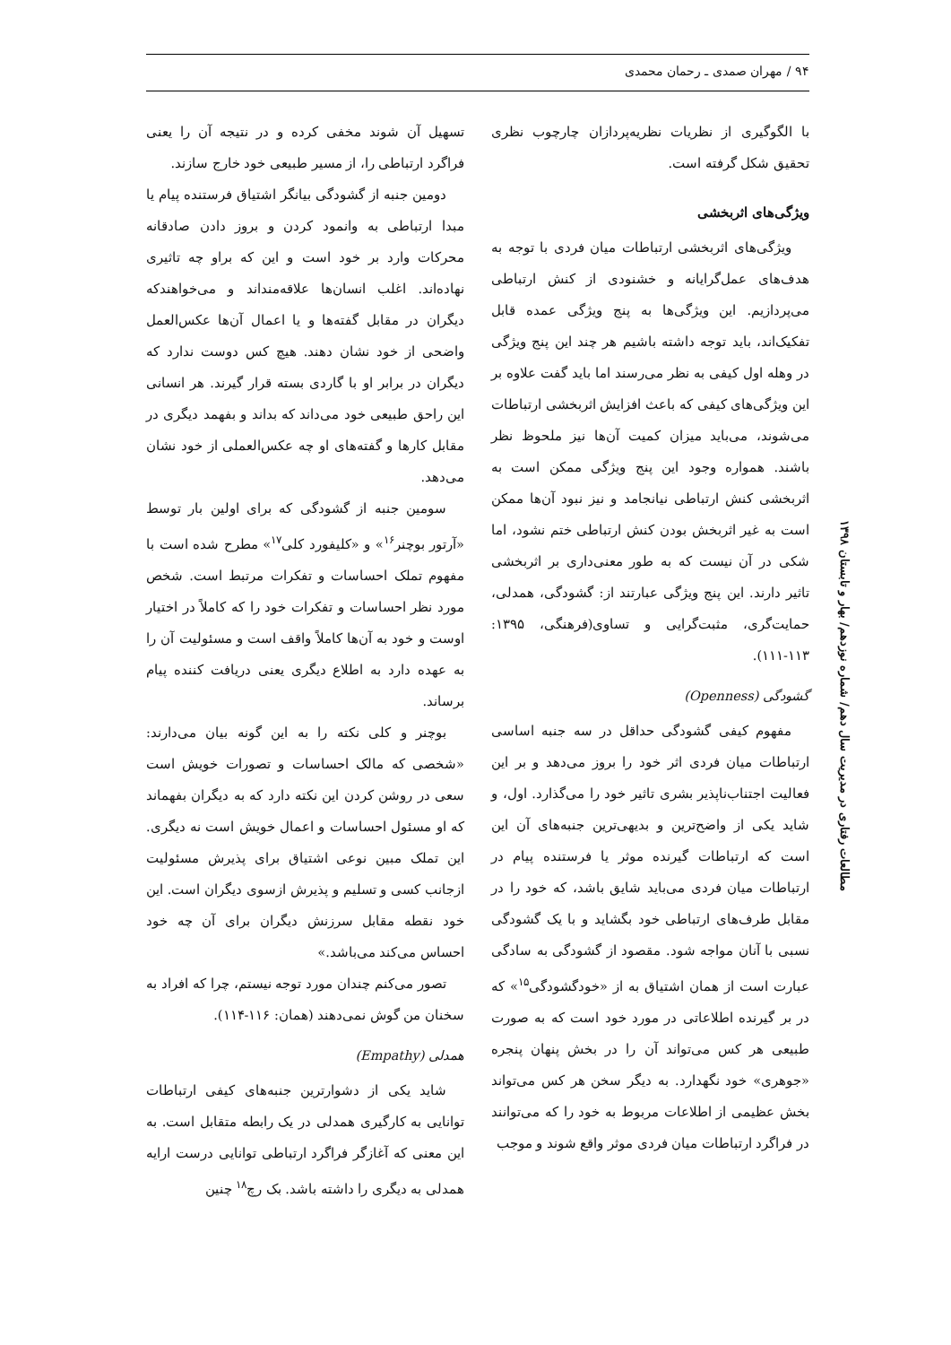۹۴ / مهران صمدی ـ رحمان محمدی
با الگوگیری از نظریات نظریه‌پردازان چارچوب نظری تحقیق شکل گرفته است.
ویژگی‌های اثربخشی
ویژگی‌های اثربخشی ارتباطات میان فردی با توجه به هدف‌های عمل‌گرایانه و خشنودی از کنش ارتباطی می‌پردازیم. این ویژگی‌ها به پنج ویژگی عمده قابل تفکیک‌اند، باید توجه داشته باشیم هر چند این پنج ویژگی در وهله اول کیفی به نظر می‌رسند اما باید گفت علاوه بر این ویژگی‌های کیفی که باعث افزایش اثربخشی ارتباطات می‌شوند، می‌باید میزان کمیت آن‌ها نیز ملحوظ نظر باشند. همواره وجود این پنج ویژگی ممکن است به اثربخشی کنش ارتباطی نیانجامد و نیز نبود آن‌ها ممکن است به غیر اثربخش بودن کنش ارتباطی ختم نشود، اما شکی در آن نیست که به طور معنی‌داری بر اثربخشی تاثیر دارند. این پنج ویژگی عبارتند از: گشودگی، همدلی، حمایت‌گری، مثبت‌گرایی و تساوی(فرهنگی، ۱۳۹۵: ۱۱۳-۱۱۱).
گشودگی (Openness)
مفهوم کیفی گشودگی حداقل در سه جنبه اساسی ارتباطات میان فردی اثر خود را بروز می‌دهد و بر این فعالیت اجتناب‌ناپذیر بشری تاثیر خود را می‌گذارد. اول، و شاید یکی از واضح‌ترین و بدیهی‌ترین جنبه‌های آن این است که ارتباطات گیرنده موثر یا فرستنده پیام در ارتباطات میان فردی می‌باید شایق باشد، که خود را در مقابل طرف‌های ارتباطی خود بگشاید و با یک گشودگی نسبی با آنان مواجه شود. مقصود از گشودگی به سادگی عبارت است از همان اشتیاق به از «خودگشودگی<sup>۱۵</sup>» که در بر گیرنده اطلاعاتی در مورد خود است که به صورت طبیعی هر کس می‌تواند آن را در بخش پنهان پنجره «جوهری» خود نگهدارد. به دیگر سخن هر کس می‌تواند بخش عظیمی از اطلاعات مربوط به خود را که می‌توانند در فراگرد ارتباطات میان فردی موثر واقع شوند و موجب
تسهیل آن شوند مخفی کرده و در نتیجه آن را یعنی فراگرد ارتباطی را، از مسیر طبیعی خود خارج سازند.
دومین جنبه از گشودگی بیانگر اشتیاق فرستنده پیام یا مبدا ارتباطی به وانمود کردن و بروز دادن صادقانه محرکات وارد بر خود است و این که براو چه تاثیری نهاده‌اند. اغلب انسان‌ها علاقه‌منداند و می‌خواهندکه دیگران در مقابل گفته‌ها و یا اعمال آن‌ها عکس‌العمل واضحی از خود نشان دهند. هیچ کس دوست ندارد که دیگران در برابر او با گاردی بسته قرار گیرند. هر انسانی این راحق طبیعی خود می‌داند که بداند و بفهمد دیگری در مقابل کارها و گفته‌های او چه عکس‌العملی از خود نشان می‌دهد.
سومین جنبه از گشودگی که برای اولین بار توسط «آرتور بوچنر<sup>۱۶</sup>» و «کلیفورد کلی<sup>۱۷</sup>» مطرح شده است با مفهوم تملک احساسات و تفکرات مرتبط است. شخص مورد نظر احساسات و تفکرات خود را که کاملاً در اختیار اوست و خود به آن‌ها کاملاً واقف است و مسئولیت آن را به عهده دارد به اطلاع دیگری یعنی دریافت کننده پیام برساند.
بوچنر و کلی نکته را به این گونه بیان می‌دارند: «شخصی که مالک احساسات و تصورات خویش است سعی در روشن کردن این نکته دارد که به دیگران بفهماند که او مسئول احساسات و اعمال خویش است نه دیگری. این تملک مبین نوعی اشتیاق برای پذیرش مسئولیت ازجانب کسی و تسلیم و پذیرش ازسوی دیگران است. این خود نقطه مقابل سرزنش دیگران برای آن چه خود احساس می‌کند می‌باشد.»
تصور می‌کنم چندان مورد توجه نیستم، چرا که افراد به سخنان من گوش نمی‌دهند (همان: ۱۱۶-۱۱۴).
همدلی (Empathy)
شاید یکی از دشوارترین جنبه‌های کیفی ارتباطات توانایی به کارگیری همدلی در یک رابطه متقابل است. به این معنی که آغازگر فراگرد ارتباطی توانایی درست ارایه همدلی به دیگری را داشته باشد. بک رچ<sup>۱۸</sup> چنین
مطالعات رفتاری در مدیریت سال دهم/ شماره نوزدهم/ بهار و تابستان ۱۳۹۸